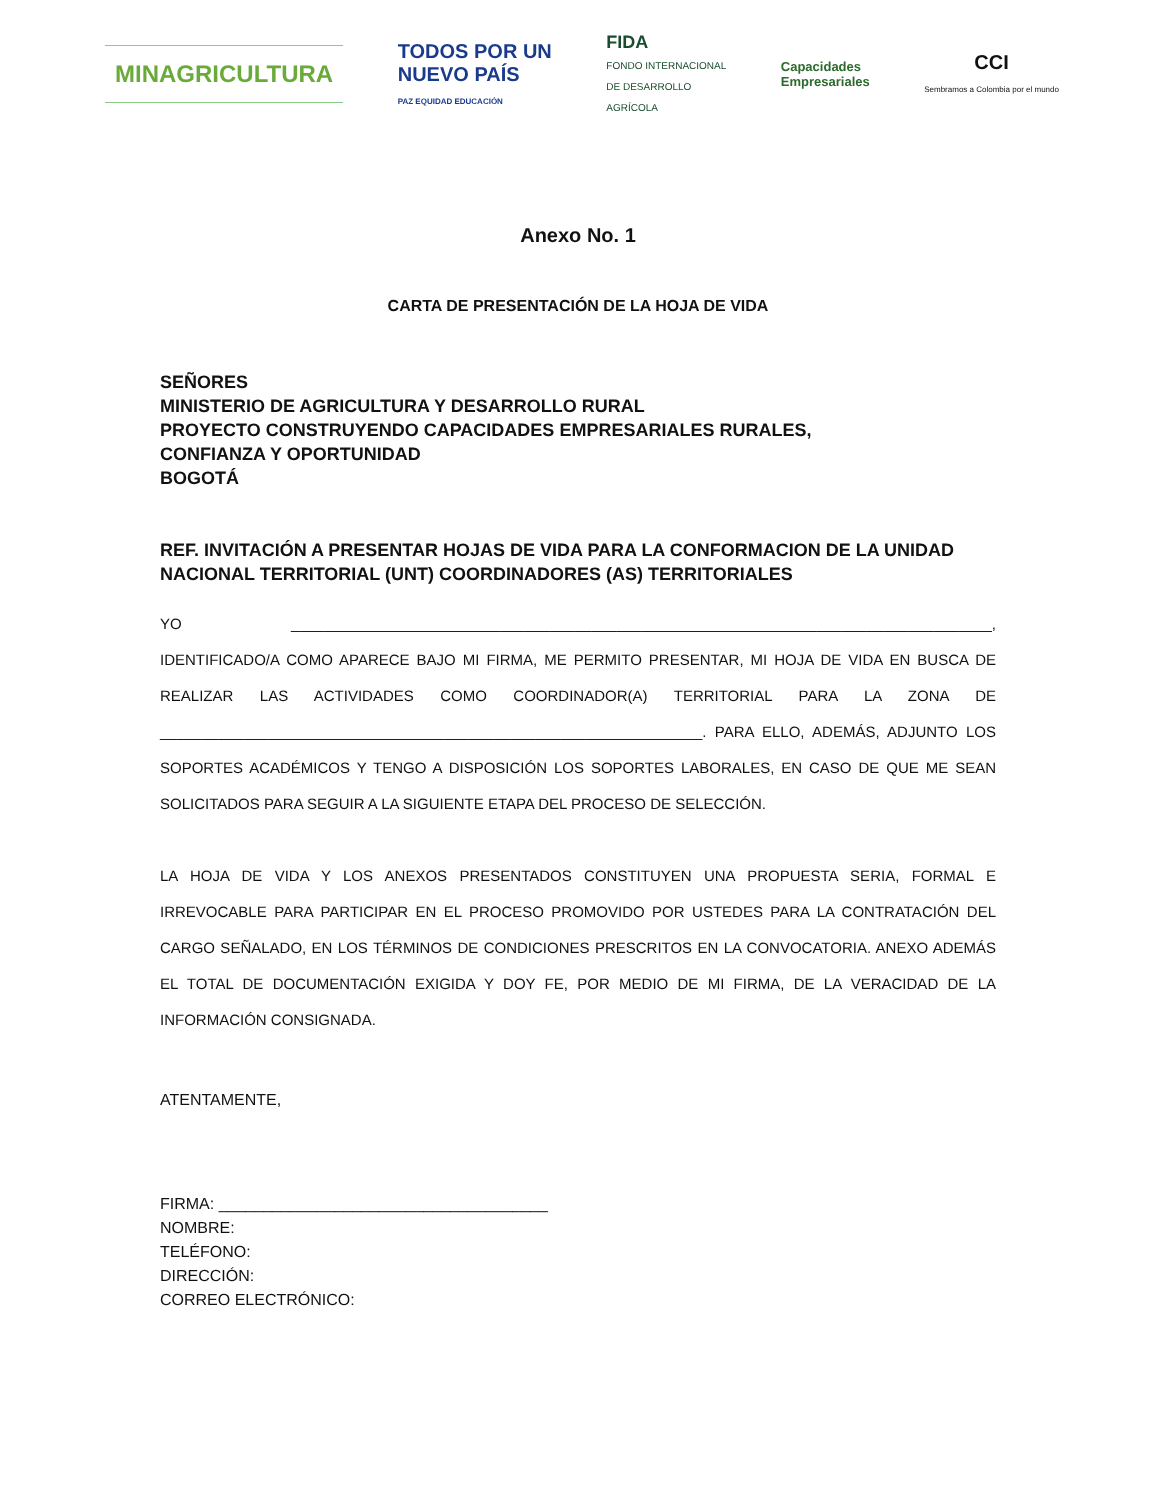MINAGRICULTURA
TODOS POR UN
NUEVO PAÍS
PAZ EQUIDAD EDUCACIÓN
FIDA
FONDO INTERNACIONAL
DE DESARROLLO
AGRÍCOLA
Capacidades
Empresariales
CCI
Sembramos a Colombia por el mundo
Anexo No. 1
CARTA DE PRESENTACIÓN DE LA HOJA DE VIDA
SEÑORES
MINISTERIO DE AGRICULTURA Y DESARROLLO RURAL
PROYECTO CONSTRUYENDO CAPACIDADES EMPRESARIALES RURALES,
CONFIANZA Y OPORTUNIDAD
BOGOTÁ
REF. INVITACIÓN A PRESENTAR HOJAS DE VIDA PARA LA CONFORMACION DE LA UNIDAD NACIONAL TERRITORIAL (UNT) COORDINADORES (AS) TERRITORIALES
YO ____________________________________________________________________________________, IDENTIFICADO/A COMO APARECE BAJO MI FIRMA, ME PERMITO PRESENTAR, MI HOJA DE VIDA EN BUSCA DE REALIZAR LAS ACTIVIDADES COMO COORDINADOR(A) TERRITORIAL PARA LA ZONA DE _________________________________________________________________. PARA ELLO, ADEMÁS, ADJUNTO LOS SOPORTES ACADÉMICOS Y TENGO A DISPOSICIÓN LOS SOPORTES LABORALES, EN CASO DE QUE ME SEAN SOLICITADOS PARA SEGUIR A LA SIGUIENTE ETAPA DEL PROCESO DE SELECCIÓN.
LA HOJA DE VIDA Y LOS ANEXOS PRESENTADOS CONSTITUYEN UNA PROPUESTA SERIA, FORMAL E IRREVOCABLE PARA PARTICIPAR EN EL PROCESO PROMOVIDO POR USTEDES PARA LA CONTRATACIÓN DEL CARGO SEÑALADO, EN LOS TÉRMINOS DE CONDICIONES PRESCRITOS EN LA CONVOCATORIA. ANEXO ADEMÁS EL TOTAL DE DOCUMENTACIÓN EXIGIDA Y DOY FE, POR MEDIO DE MI FIRMA, DE LA VERACIDAD DE LA INFORMACIÓN CONSIGNADA.
ATENTAMENTE,
FIRMA: _____________________________________
NOMBRE:
TELÉFONO:
DIRECCIÓN:
CORREO ELECTRÓNICO: